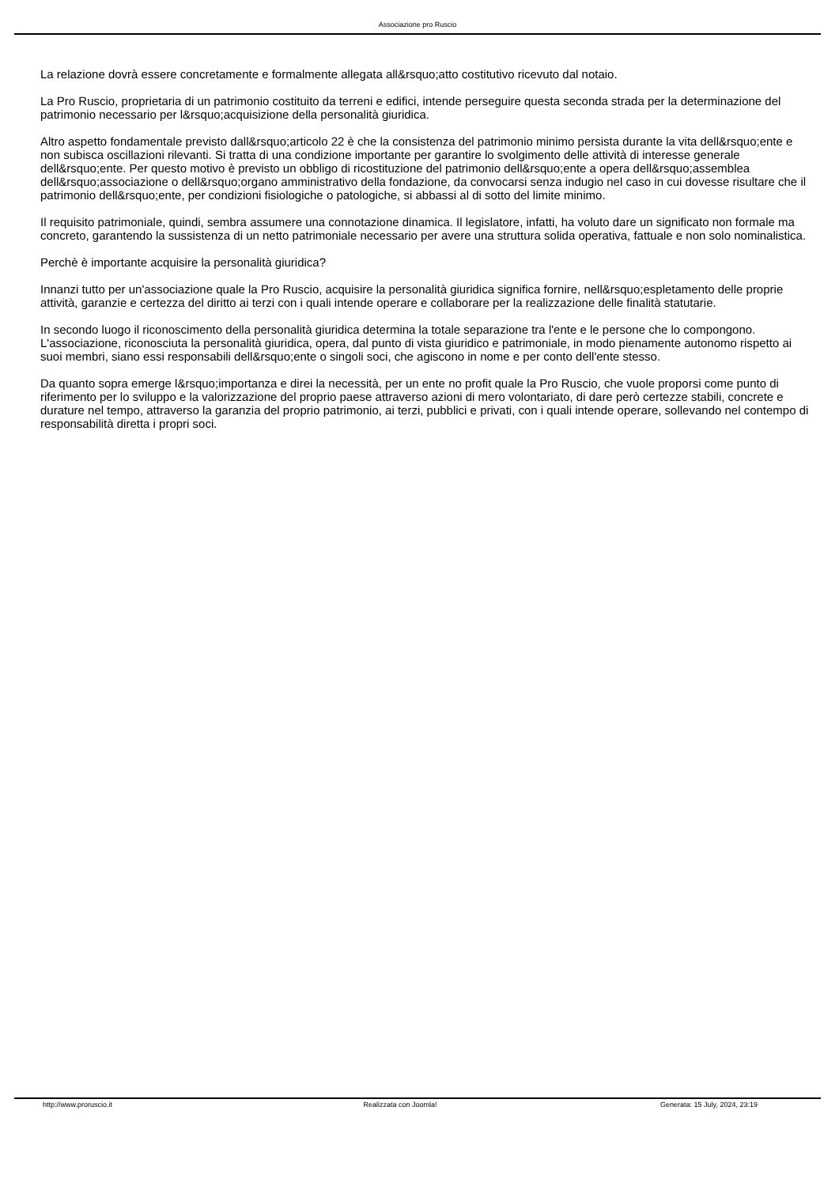Associazione pro Ruscio
La relazione dovrà essere concretamente e formalmente allegata all&rsquo;atto costitutivo ricevuto dal notaio.
La Pro Ruscio, proprietaria di un patrimonio costituito da terreni e edifici, intende perseguire questa seconda strada per la determinazione del patrimonio necessario per l&rsquo;acquisizione della personalità giuridica.
Altro aspetto fondamentale previsto dall&rsquo;articolo 22 è che la consistenza del patrimonio minimo persista durante la vita dell&rsquo;ente e non subisca oscillazioni rilevanti. Si tratta di una condizione importante per garantire lo svolgimento delle attività di interesse generale dell&rsquo;ente. Per questo motivo è previsto un obbligo di ricostituzione del patrimonio dell&rsquo;ente a opera dell&rsquo;assemblea dell&rsquo;associazione o dell&rsquo;organo amministrativo della fondazione, da convocarsi senza indugio nel caso in cui dovesse risultare che il patrimonio dell&rsquo;ente, per condizioni fisiologiche o patologiche, si abbassi al di sotto del limite minimo.
Il requisito patrimoniale, quindi, sembra assumere una connotazione dinamica. Il legislatore, infatti, ha voluto dare un significato non formale ma concreto, garantendo la sussistenza di un netto patrimoniale necessario per avere una struttura solida operativa, fattuale e non solo nominalistica.
Perchè è importante acquisire la personalità giuridica?
Innanzi tutto per un'associazione quale la Pro Ruscio, acquisire la personalità giuridica significa fornire, nell&rsquo;espletamento delle proprie attività, garanzie e certezza del diritto ai terzi con i quali intende operare e collaborare per la realizzazione delle finalità statutarie.
In secondo luogo il riconoscimento della personalità giuridica determina la totale separazione tra l'ente e le persone che lo compongono. L'associazione, riconosciuta la personalità giuridica, opera, dal punto di vista giuridico e patrimoniale, in modo pienamente autonomo rispetto ai suoi membri, siano essi responsabili dell&rsquo;ente o singoli soci, che agiscono in nome e per conto dell'ente stesso.
Da quanto sopra emerge l&rsquo;importanza e direi la necessità, per un ente no profit quale la Pro Ruscio, che vuole proporsi come punto di riferimento per lo sviluppo e la valorizzazione del proprio paese attraverso azioni di mero volontariato, di dare però certezze stabili, concrete e durature nel tempo, attraverso la garanzia del proprio patrimonio, ai terzi, pubblici e privati, con i quali intende operare, sollevando nel contempo di responsabilità diretta i propri soci.
http://www.proruscio.it Realizzata con Joomla! Generata: 15 July, 2024, 23:19